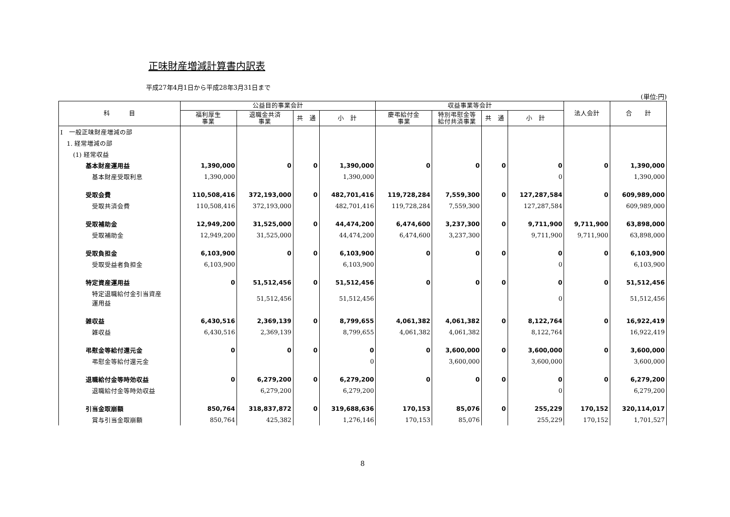正味財産増減計算書内訳表
平成27年4月1日から平成28年3月31日まで
(単位:円)
| 科 目 | 公益目的事業会計 | | | | 収益事業等会計 | | | | 法人会計 | 合 計 |
| --- | --- | --- | --- | --- | --- | --- | --- | --- | --- | --- |
| | 福利厚生 事業 | 退職金共済 事業 | 共 通 | 小 計 | 慶弔給付金 事業 | 特別弔慰金等 給付共済事業 | 共 通 | 小 計 | | |
| Ⅰ 一般正味財産増減の部 | | | | | | | | | | |
| 1. 経常増減の部 | | | | | | | | | | |
| (1) 経常収益 | | | | | | | | | | |
| 基本財産運用益 | 1,390,000 | 0 | 0 | 1,390,000 | 0 | 0 | 0 | 0 | 0 | 1,390,000 |
| 基本財産受取利息 | 1,390,000 | | | 1,390,000 | | | | 0 | | 1,390,000 |
| 受取会費 | 110,508,416 | 372,193,000 | 0 | 482,701,416 | 119,728,284 | 7,559,300 | 0 | 127,287,584 | 0 | 609,989,000 |
| 受取共済会費 | 110,508,416 | 372,193,000 | | 482,701,416 | 119,728,284 | 7,559,300 | | 127,287,584 | | 609,989,000 |
| 受取補助金 | 12,949,200 | 31,525,000 | 0 | 44,474,200 | 6,474,600 | 3,237,300 | 0 | 9,711,900 | 9,711,900 | 63,898,000 |
| 受取補助金 | 12,949,200 | 31,525,000 | | 44,474,200 | 6,474,600 | 3,237,300 | | 9,711,900 | 9,711,900 | 63,898,000 |
| 受取負担金 | 6,103,900 | 0 | 0 | 6,103,900 | 0 | 0 | 0 | 0 | 0 | 6,103,900 |
| 受取受益者負担金 | 6,103,900 | | | 6,103,900 | | | | 0 | | 6,103,900 |
| 特定資産運用益 | 0 | 51,512,456 | 0 | 51,512,456 | 0 | 0 | 0 | 0 | 0 | 51,512,456 |
| 特定退職給付金引当資産 運用益 | | 51,512,456 | | 51,512,456 | | | | 0 | | 51,512,456 |
| 雑収益 | 6,430,516 | 2,369,139 | 0 | 8,799,655 | 4,061,382 | 4,061,382 | 0 | 8,122,764 | 0 | 16,922,419 |
| 雑収益 | 6,430,516 | 2,369,139 | | 8,799,655 | 4,061,382 | 4,061,382 | | 8,122,764 | | 16,922,419 |
| 弔慰金等給付還元金 | 0 | 0 | 0 | 0 | 0 | 3,600,000 | 0 | 3,600,000 | 0 | 3,600,000 |
| 弔慰金等給付還元金 | | | | 0 | | 3,600,000 | | 3,600,000 | | 3,600,000 |
| 退職給付金等時効収益 | 0 | 6,279,200 | 0 | 6,279,200 | 0 | 0 | 0 | 0 | 0 | 6,279,200 |
| 退職給付金等時効収益 | | 6,279,200 | | 6,279,200 | | | | 0 | | 6,279,200 |
| 引当金取崩額 | 850,764 | 318,837,872 | 0 | 319,688,636 | 170,153 | 85,076 | 0 | 255,229 | 170,152 | 320,114,017 |
| 賞与引当金取崩額 | 850,764 | 425,382 | | 1,276,146 | 170,153 | 85,076 | | 255,229 | 170,152 | 1,701,527 |
8